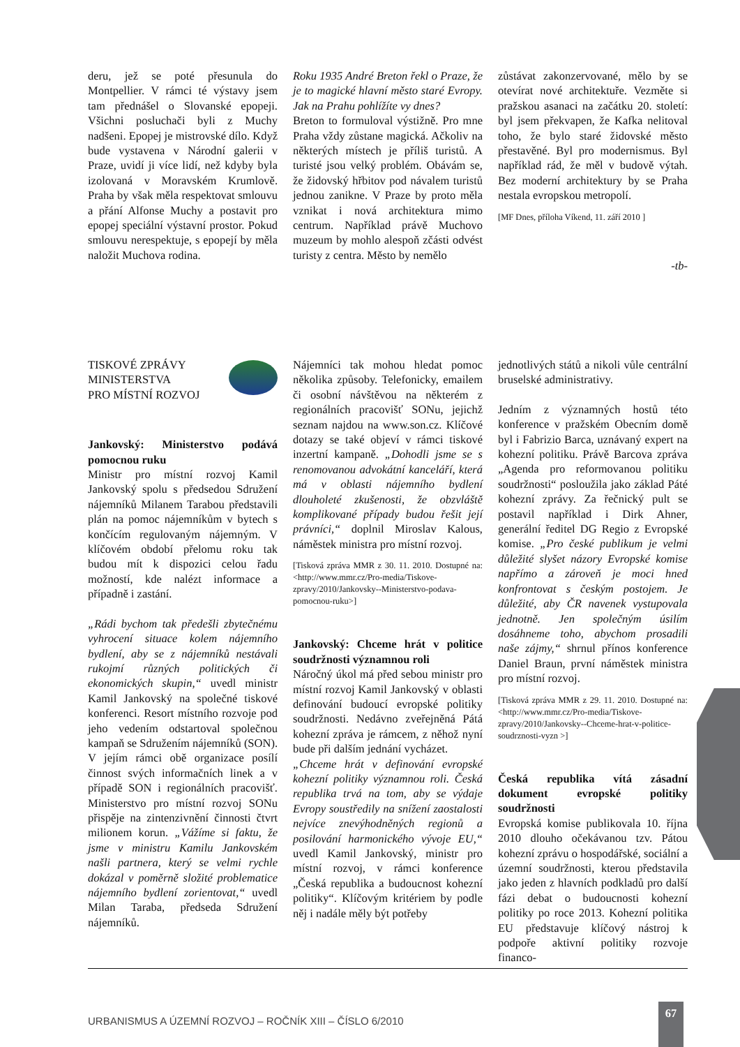deru, jež se poté přesunula do Montpellier. V rámci té výstavy jsem tam přednášel o Slovanské epopeji. Všichni posluchači byli z Muchy nadšeni. Epopej je mistrovské dílo. Když bude vystavena v Národní galerii v Praze, uvidí ji více lidí, než kdyby byla izolovaná v Moravském Krumlově. Praha by však měla respektovat smlouvu a přání Alfonse Muchy a postavit pro epopej speciální výstavní prostor. Pokud smlouvu nerespektuje, s epopejí by měla naložit Muchova rodina.
Roku 1935 André Breton řekl o Praze, že je to magické hlavní město staré Evropy. Jak na Prahu pohlížíte vy dnes?
Breton to formuloval výstižně. Pro mne Praha vždy zůstane magická. Ačkoliv na některých místech je příliš turistů. A turisté jsou velký problém. Obávám se, že židovský hřbitov pod návalem turistů jednou zanikne. V Praze by proto měla vznikat i nová architektura mimo centrum. Například právě Muchovo muzeum by mohlo alespoň zčásti odvést turisty z centra. Město by nemělo
zůstávat zakonzervované, mělo by se otevírat nové architektuře. Vezměte si pražskou asanaci na začátku 20. století: byl jsem překvapen, že Kafka nelitoval toho, že bylo staré židovské město přestavěné. Byl pro modernismus. Byl například rád, že měl v budově výtah. Bez moderní architektury by se Praha nestala evropskou metropolí.
[MF Dnes, příloha Víkend, 11. září 2010 ]
-tb-
TISKOVÉ ZPRÁVY
MINISTERSTVA
PRO MÍSTNÍ ROZVOJ
Jankovský: Ministerstvo podává pomocnou ruku
Ministr pro místní rozvoj Kamil Jankovský spolu s předsedou Sdružení nájemníků Milanem Tarabou představili plán na pomoc nájemníkům v bytech s končícím regulovaným nájemným. V klíčovém období přelomu roku tak budou mít k dispozici celou řadu možností, kde nalézt informace a případně i zastání.
„Rádi bychom tak předešli zbytečnému vyhrocení situace kolem nájemního bydlení, aby se z nájemníků nestávali rukojmí různých politických či ekonomických skupin,“ uvedl ministr Kamil Jankovský na společné tiskové konferenci. Resort místního rozvoje pod jeho vedením odstartoval společnou kampaň se Sdružením nájemníků (SON). V jejím rámci obě organizace posílí činnost svých informačních linek a v případě SON i regionálních pracovišť. Ministerstvo pro místní rozvoj SONu přispěje na zintenzivnění činnosti čtvrt milionem korun. „Vážíme si faktu, že jsme v ministru Kamilu Jankovském našli partnera, který se velmi rychle dokázal v poměrně složité problematice nájemního bydlení zorientovat,“ uvedl Milan Taraba, předseda Sdružení nájemníků.
Nájemníci tak mohou hledat pomoc několika způsoby. Telefonicky, emailem či osobní návštěvou na některém z regionálních pracovišť SONu, jejichž seznam najdou na www.son.cz. Klíčové dotazy se také objeví v rámci tiskové inzertní kampaně. „Dohodli jsme se s renomovanou advokátní kanceláří, která má v oblasti nájemního bydlení dlouholeté zkušenosti, že obzvláště komplikované případy budou řešit její právníci,“ doplnil Miroslav Kalous, náměstek ministra pro místní rozvoj.
[Tisková zpráva MMR z 30. 11. 2010. Dostupné na: <http://www.mmr.cz/Pro-media/Tiskove-zpravy/2010/Jankovsky--Ministerstvo-podava-pomocnou-ruku>]
Jankovský: Chceme hrát v politice soudržnosti významnou roli
Náročný úkol má před sebou ministr pro místní rozvoj Kamil Jankovský v oblasti definování budoucí evropské politiky soudržnosti. Nedávno zveřejněná Pátá kohezní zpráva je rámcem, z něhož nyní bude při dalším jednání vycházet.
„Chceme hrát v definování evropské kohezní politiky významnou roli. Česká republika trvá na tom, aby se výdaje Evropy soustředily na snížení zaostalosti nejvíce znevýhodněných regionů a posilování harmonického vývoje EU,“ uvedl Kamil Jankovský, ministr pro místní rozvoj, v rámci konference „Česká republika a budoucnost kohezní politiky“. Klíčovým kritériem by podle něj i nadále měly být potřeby
jednotlivých států a nikoli vůle centrální bruselské administrativy.
Jedním z významných hostů této konference v pražském Obecním domě byl i Fabrizio Barca, uznávaný expert na kohezní politiku. Právě Barcova zpráva „Agenda pro reformovanou politiku soudržnosti“ posloužila jako základ Páté kohezní zprávy. Za řečnický pult se postavil například i Dirk Ahner, generální ředitel DG Regio z Evropské komise. „Pro české publikum je velmi důležité slyšet názory Evropské komise napřímo a zároveň je moci hned konfrontovat s českým postojem. Je důležité, aby ČR navenek vystupovala jednotně. Jen společným úsilím dosáhneme toho, abychom prosadili naše zájmy,“ shrnul přínos konference Daniel Braun, první náměstek ministra pro místní rozvoj.
[Tisková zpráva MMR z 29. 11. 2010. Dostupné na: <http://www.mmr.cz/Pro-media/Tiskove-zpravy/2010/Jankovsky--Chceme-hrat-v-politice-soudrznosti-vyzn >]
Česká republika vítá zásadní dokument evropské politiky soudržnosti
Evropská komise publikovala 10. října 2010 dlouho očekávanou tzv. Pátou kohezní zprávu o hospodářské, sociální a územní soudržnosti, kterou představila jako jeden z hlavních podkladů pro další fázi debat o budoucnosti kohezní politiky po roce 2013. Kohezní politika EU představuje klíčový nástroj k podpoře aktivní politiky rozvoje financo-
URBANISMUS A ÚZEMNÍ ROZVOJ – ROČNÍK XIII – ČÍSLO 6/2010
67